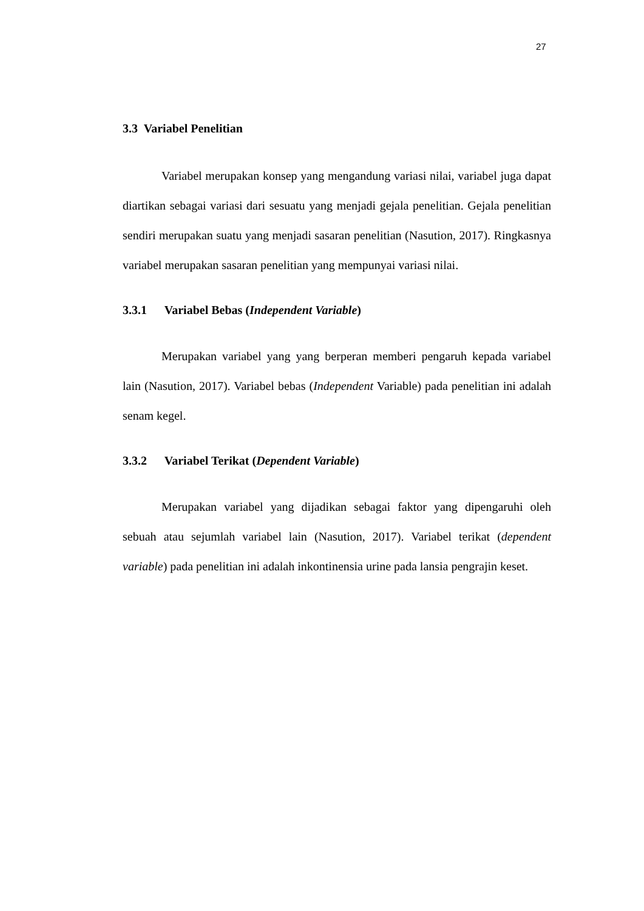27
3.3 Variabel Penelitian
Variabel merupakan konsep yang mengandung variasi nilai, variabel juga dapat diartikan sebagai variasi dari sesuatu yang menjadi gejala penelitian. Gejala penelitian sendiri merupakan suatu yang menjadi sasaran penelitian (Nasution, 2017). Ringkasnya variabel merupakan sasaran penelitian yang mempunyai variasi nilai.
3.3.1 Variabel Bebas (Independent Variable)
Merupakan variabel yang yang berperan memberi pengaruh kepada variabel lain (Nasution, 2017). Variabel bebas (Independent Variable) pada penelitian ini adalah senam kegel.
3.3.2 Variabel Terikat (Dependent Variable)
Merupakan variabel yang dijadikan sebagai faktor yang dipengaruhi oleh sebuah atau sejumlah variabel lain (Nasution, 2017). Variabel terikat (dependent variable) pada penelitian ini adalah inkontinensia urine pada lansia pengrajin keset.